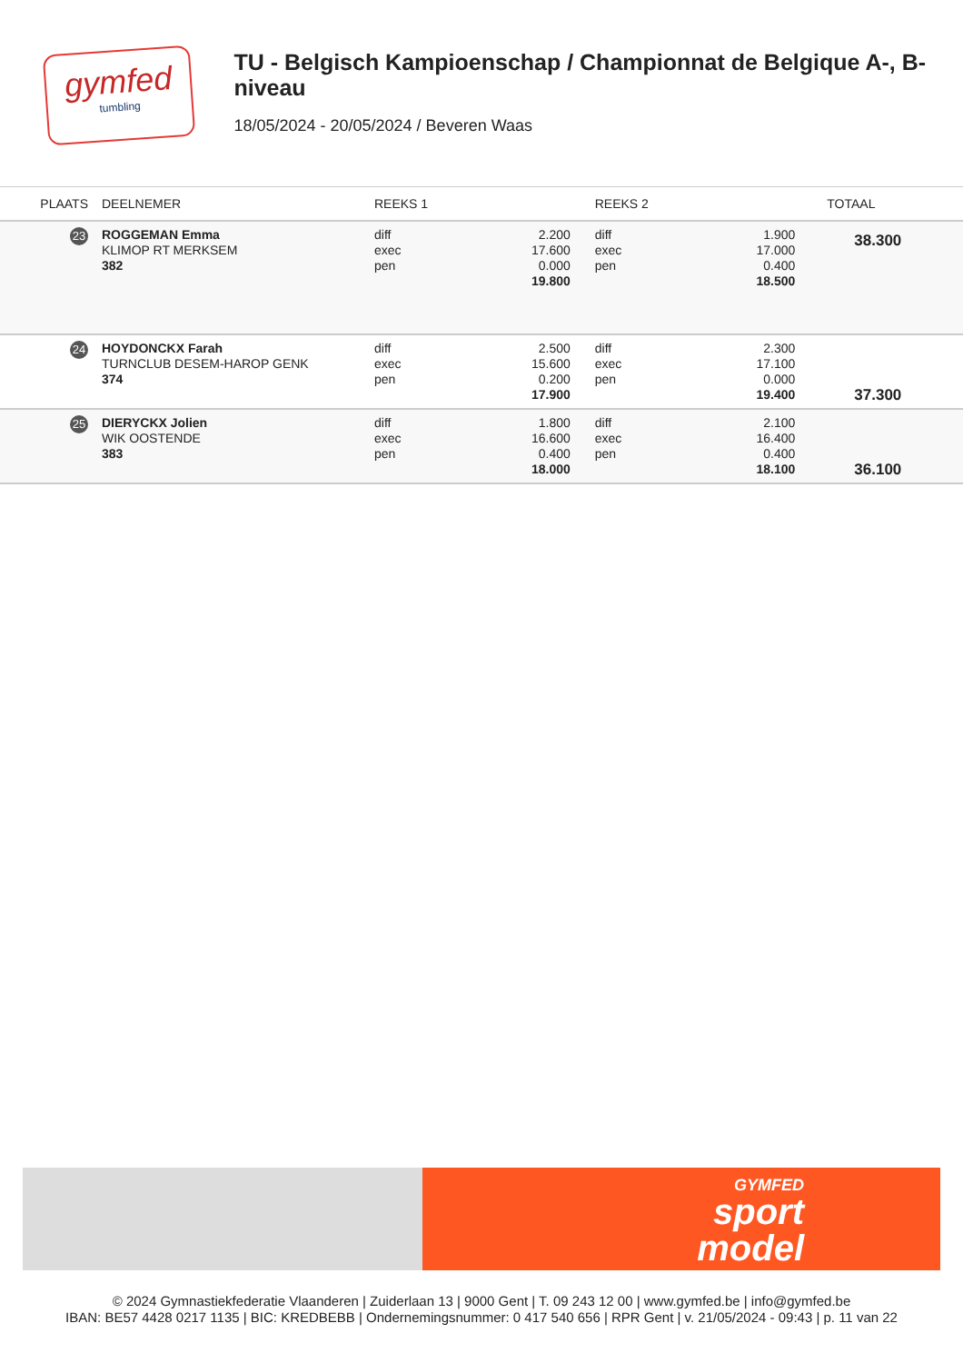gymfed
tumbling
TU - Belgisch Kampioenschap / Championnat de Belgique A-, B-niveau
18/05/2024 - 20/05/2024 / Beveren Waas
| PLAATS | DEELNEMER | REEKS 1 | | REEKS 2 | | TOTAAL |
| --- | --- | --- | --- | --- | --- | --- |
| 23 | ROGGEMAN Emma KLIMOP RT MERKSEM 382 | diff exec pen | 2.200 17.600 0.000 19.800 | diff exec pen | 1.900 17.000 0.400 18.500 | 38.300 |
| 24 | HOYDONCKX Farah TURNCLUB DESEM-HAROP GENK 374 | diff exec pen | 2.500 15.600 0.200 17.900 | diff exec pen | 2.300 17.100 0.000 19.400 | 37.300 |
| 25 | DIERYCKX Jolien WIK OOSTENDE 383 | diff exec pen | 1.800 16.600 0.400 18.000 | diff exec pen | 2.100 16.400 0.400 18.100 | 36.100 |
GYMFED
sport
model
© 2024 Gymnastiekfederatie Vlaanderen | Zuiderlaan 13 | 9000 Gent | T. 09 243 12 00 | www.gymfed.be | info@gymfed.be
IBAN: BE57 4428 0217 1135 | BIC: KREDBEBB | Ondernemingsnummer: 0 417 540 656 | RPR Gent | v. 21/05/2024 - 09:43 | p. 11 van 22